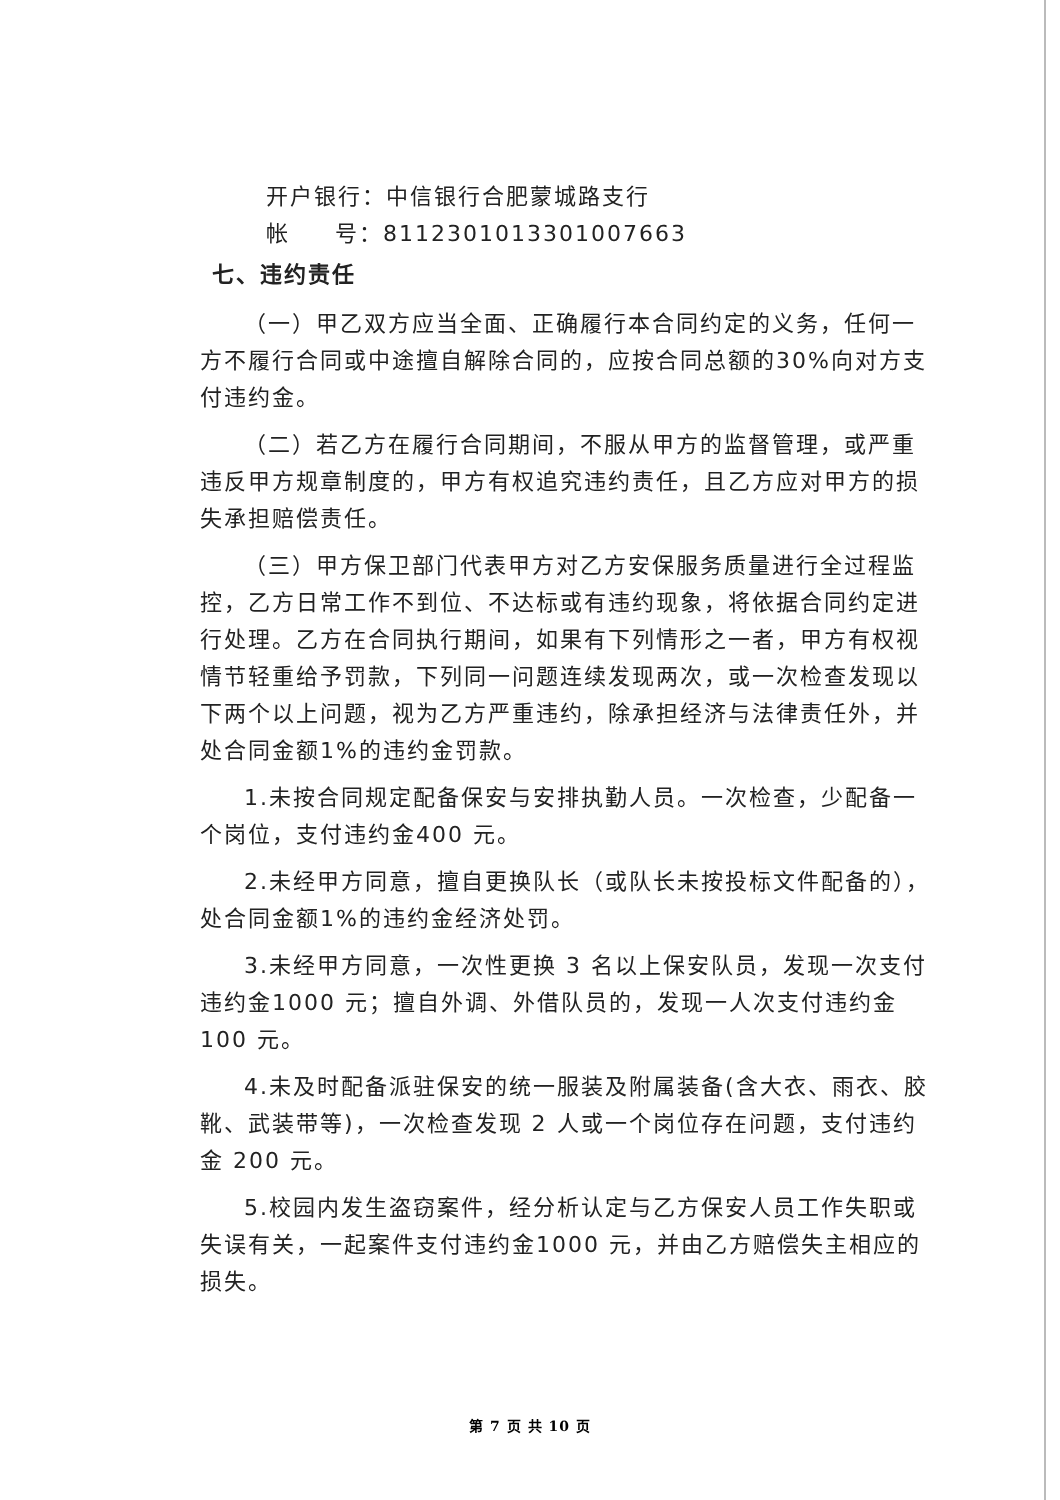开户银行：中信银行合肥蒙城路支行
帐 号：8112301013301007663
七、违约责任
（一）甲乙双方应当全面、正确履行本合同约定的义务，任何一方不履行合同或中途擅自解除合同的，应按合同总额的30%向对方支付违约金。
（二）若乙方在履行合同期间，不服从甲方的监督管理，或严重违反甲方规章制度的，甲方有权追究违约责任，且乙方应对甲方的损失承担赔偿责任。
（三）甲方保卫部门代表甲方对乙方安保服务质量进行全过程监控，乙方日常工作不到位、不达标或有违约现象，将依据合同约定进行处理。乙方在合同执行期间，如果有下列情形之一者，甲方有权视情节轻重给予罚款，下列同一问题连续发现两次，或一次检查发现以下两个以上问题，视为乙方严重违约，除承担经济与法律责任外，并处合同金额1%的违约金罚款。
1.未按合同规定配备保安与安排执勤人员。一次检查，少配备一个岗位，支付违约金400 元。
2.未经甲方同意，擅自更换队长（或队长未按投标文件配备的），处合同金额1%的违约金经济处罚。
3.未经甲方同意，一次性更换 3 名以上保安队员，发现一次支付违约金1000 元；擅自外调、外借队员的，发现一人次支付违约金100 元。
4.未及时配备派驻保安的统一服装及附属装备(含大衣、雨衣、胶靴、武装带等)，一次检查发现 2 人或一个岗位存在问题，支付违约金 200 元。
5.校园内发生盗窃案件，经分析认定与乙方保安人员工作失职或失误有关，一起案件支付违约金1000 元，并由乙方赔偿失主相应的损失。
第 7 页 共 10 页